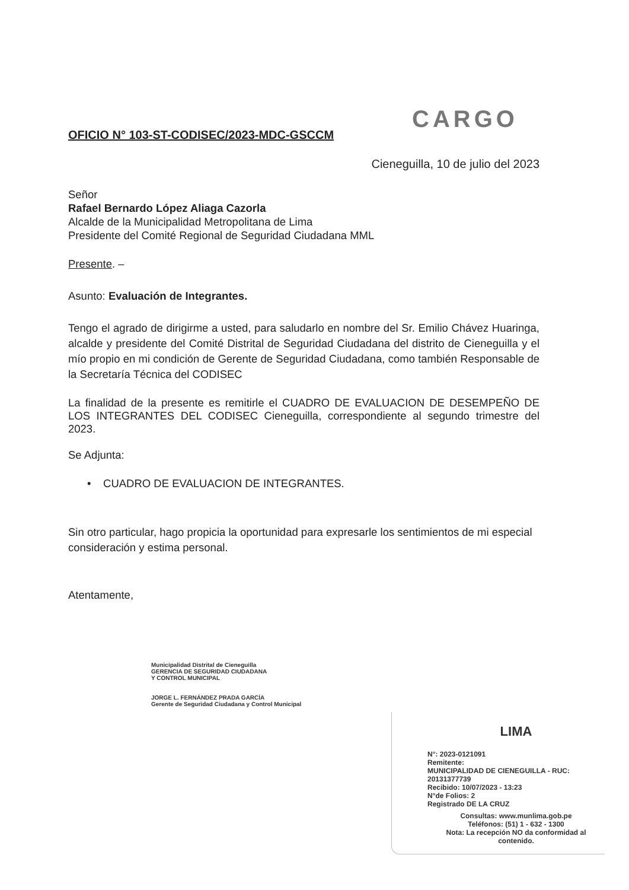CARGO
OFICIO N° 103-ST-CODISEC/2023-MDC-GSCCM
Cieneguilla, 10 de julio del 2023
Señor
Rafael Bernardo López Aliaga Cazorla
Alcalde de la Municipalidad Metropolitana de Lima
Presidente del Comité Regional de Seguridad Ciudadana MML
Presente. –
Asunto: Evaluación de Integrantes.
Tengo el agrado de dirigirme a usted, para saludarlo en nombre del Sr. Emilio Chávez Huaringa, alcalde y presidente del Comité Distrital de Seguridad Ciudadana del distrito de Cieneguilla y el mío propio en mi condición de Gerente de Seguridad Ciudadana, como también Responsable de la Secretaría Técnica del CODISEC
La finalidad de la presente es remitirle el CUADRO DE EVALUACION DE DESEMPEÑO DE LOS INTEGRANTES DEL CODISEC Cieneguilla, correspondiente al segundo trimestre del 2023.
Se Adjunta:
• CUADRO DE EVALUACION DE INTEGRANTES.
Sin otro particular, hago propicia la oportunidad para expresarle los sentimientos de mi especial consideración y estima personal.
Atentamente,
Municipalidad Distrital de Cieneguilla
GERENCIA DE SEGURIDAD CIUDADANA
Y CONTROL MUNICIPAL
JORGE L. FERNÁNDEZ PRADA GARCÍA
Gerente de Seguridad Ciudadana y Control Municipal
LIMA
N°: 2023-0121091
Remitente:
MUNICIPALIDAD DE CIENEGUILLA - RUC: 20131377739
Recibido: 10/07/2023 - 13:23
N°de Folios: 2
Registrado DE LA CRUZ
Consultas: www.munlima.gob.pe
Teléfonos: (51) 1 - 632 - 1300
Nota: La recepción NO da conformidad al contenido.